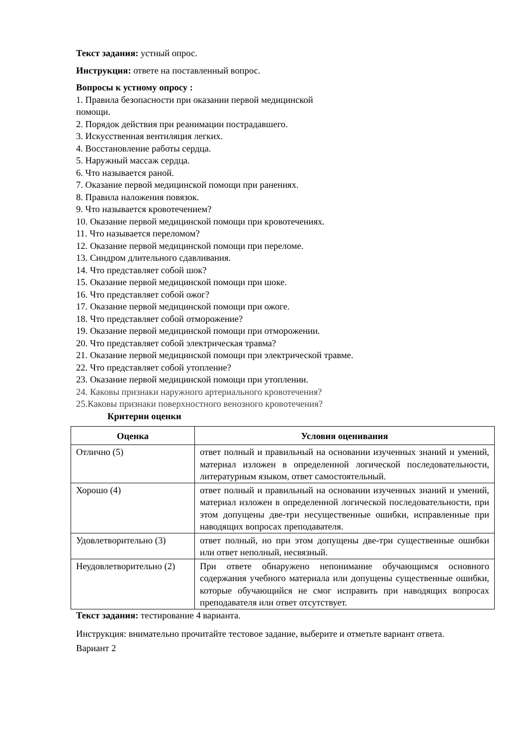Текст задания: устный опрос.
Инструкция: ответе на поставленный вопрос.
Вопросы к устному опросу :
1. Правила безопасности при оказании первой медицинской
помощи.
2. Порядок действия при реанимации пострадавшего.
3. Искусственная вентиляция легких.
4. Восстановление работы сердца.
5. Наружный массаж сердца.
6. Что называется раной.
7. Оказание первой медицинской помощи при ранениях.
8. Правила наложения повязок.
9. Что называется кровотечением?
10. Оказание первой медицинской помощи при кровотечениях.
11. Что называется переломом?
12. Оказание первой медицинской помощи при переломе.
13. Синдром длительного сдавливания.
14. Что представляет собой шок?
15. Оказание первой медицинской помощи при шоке.
16. Что представляет собой ожог?
17. Оказание первой медицинской помощи при ожоге.
18. Что представляет собой отморожение?
19. Оказание первой медицинской помощи при отморожении.
20. Что представляет собой электрическая травма?
21. Оказание первой медицинской помощи при электрической травме.
22. Что представляет собой утопление?
23. Оказание первой медицинской помощи при утоплении.
24. Каковы признаки наружного артериального кровотечения?
25.Каковы признаки поверхностного венозного кровотечения?
Критерии оценки
| Оценка | Условия оценивания |
| --- | --- |
| Отлично (5) | ответ полный и правильный на основании изученных знаний и умений, материал изложен в определенной логической последовательности, литературным языком, ответ самостоятельный. |
| Хорошо (4) | ответ полный и правильный на основании изученных знаний и умений, материал изложен в определенной логической последовательности, при этом допущены две-три несущественные ошибки, исправленные при наводящих вопросах преподавателя. |
| Удовлетворительно (3) | ответ полный, но при этом допущены две-три существенные ошибки или ответ неполный, несвязный. |
| Неудовлетворительно (2) | При ответе обнаружено непонимание обучающимся основного содержания учебного материала или допущены существенные ошибки, которые обучающийся не смог исправить при наводящих вопросах преподавателя или ответ отсутствует. |
Текст задания: тестирование 4 варианта.
Инструкция: внимательно прочитайте тестовое задание, выберите и отметьте вариант ответа.
Вариант 2